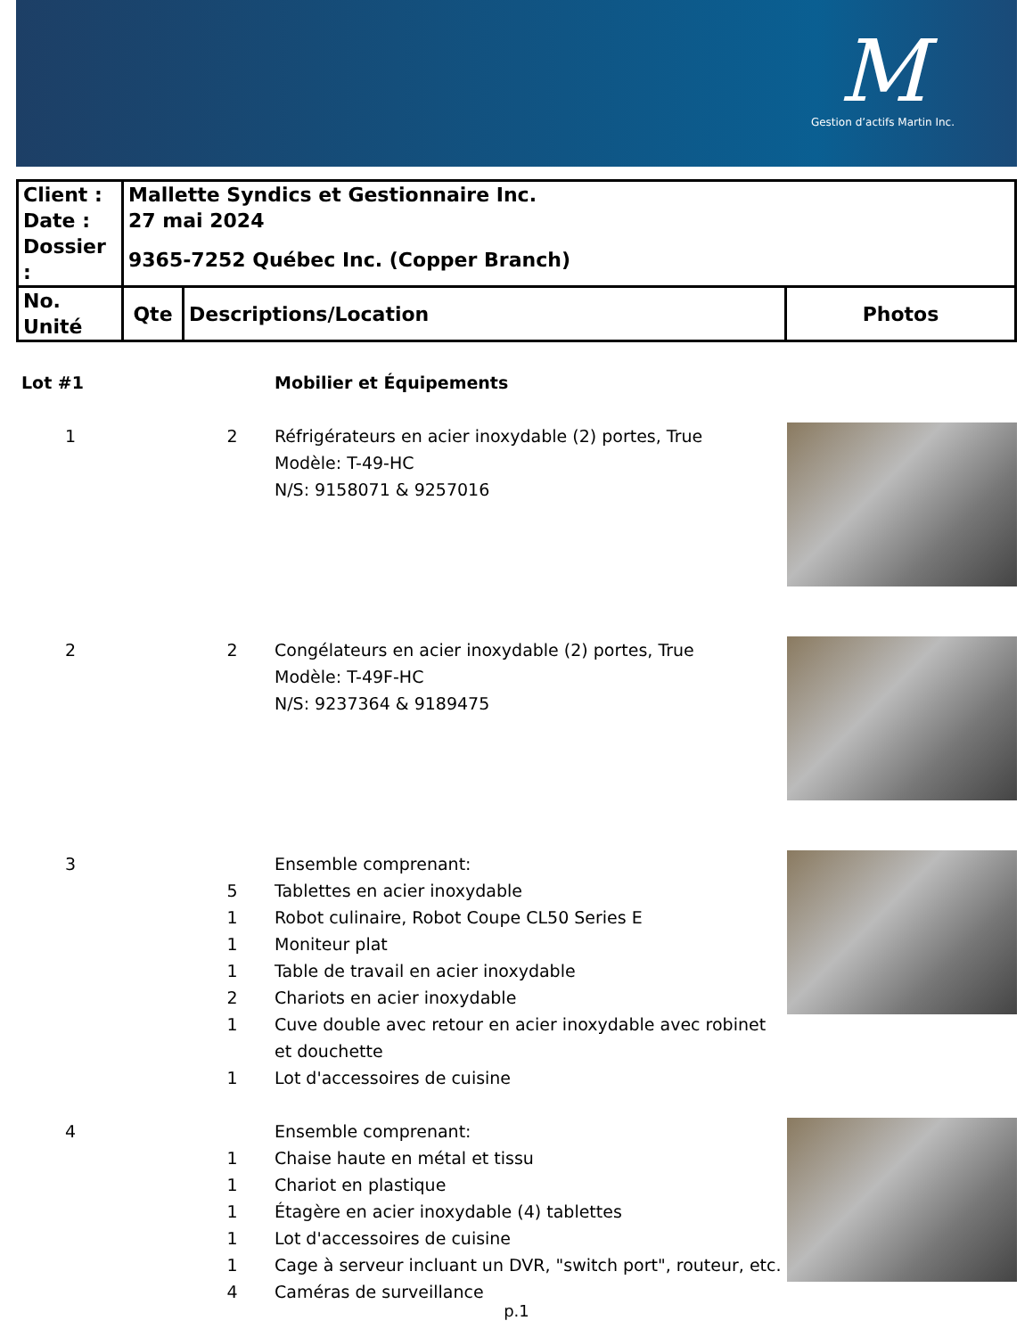M
Gestion d’actifs Martin Inc.
| Client : | Mallette Syndics et Gestionnaire Inc. | | |
| Date : | 27 mai 2024 | | |
| Dossier : | 9365-7252 Québec Inc. (Copper Branch) | | |
| No. Unité | Qte | Descriptions/Location | Photos |
| Lot #1 | | Mobilier et Équipements | |
| 1 | 2 | Réfrigérateurs en acier inoxydable (2) portes, True Modèle: T-49-HC N/S: 9158071 & 9257016 | |
| 2 | 2 | Congélateurs en acier inoxydable (2) portes, True Modèle: T-49F-HC N/S: 9237364 & 9189475 | |
| 3 | | Ensemble comprenant: | |
| | 5 | Tablettes en acier inoxydable | |
| | 1 | Robot culinaire, Robot Coupe CL50 Series E | |
| | 1 | Moniteur plat | |
| | 1 | Table de travail en acier inoxydable | |
| | 2 | Chariots en acier inoxydable | |
| | 1 | Cuve double avec retour en acier inoxydable avec robinet et douchette | |
| | 1 | Lot d'accessoires de cuisine | |
| 4 | | Ensemble comprenant: | |
| | 1 | Chaise haute en métal et tissu | |
| | 1 | Chariot en plastique | |
| | 1 | Étagère en acier inoxydable (4) tablettes | |
| | 1 | Lot d'accessoires de cuisine | |
| | 1 | Cage à serveur incluant un DVR, "switch port", routeur, etc. | |
| | 4 | Caméras de surveillance | |
p.1